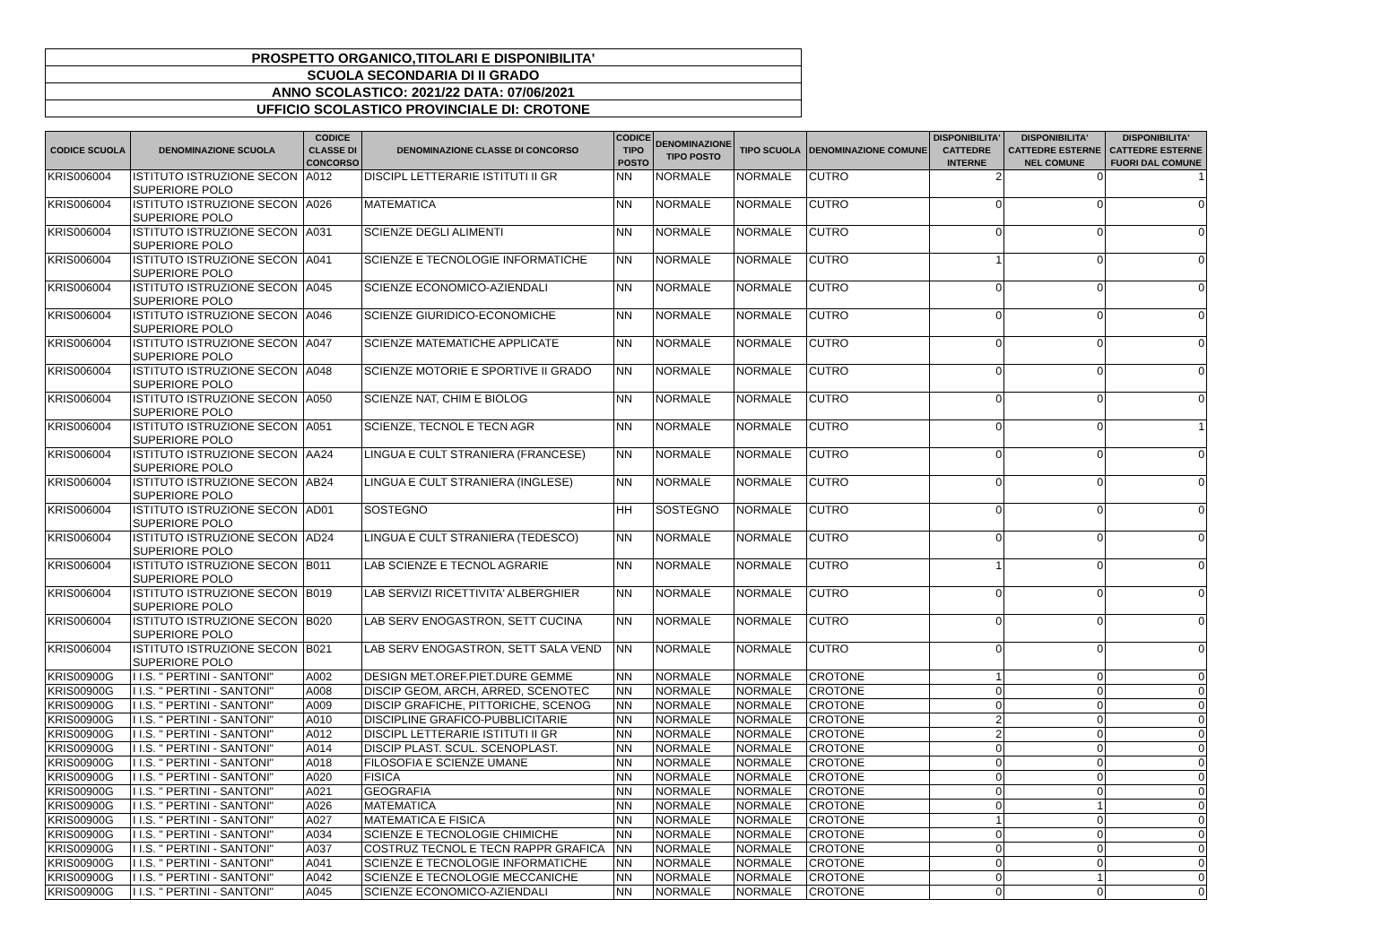| PROSPETTO ORGANICO,TITOLARI E DISPONIBILITA' |
| SCUOLA SECONDARIA DI II GRADO |
| ANNO SCOLASTICO: 2021/22 DATA: 07/06/2021 |
| UFFICIO SCOLASTICO PROVINCIALE DI: CROTONE |
| CODICE SCUOLA | DENOMINAZIONE SCUOLA | CODICE CLASSE DI CONCORSO | DENOMINAZIONE CLASSE DI CONCORSO | CODICE TIPO POSTO | DENOMINAZIONE TIPO POSTO | TIPO SCUOLA | DENOMINAZIONE COMUNE | DISPONIBILITA' CATTEDRE INTERNE | DISPONIBILITA' CATTEDRE ESTERNE NEL COMUNE | DISPONIBILITA' CATTEDRE ESTERNE FUORI DAL COMUNE |
| --- | --- | --- | --- | --- | --- | --- | --- | --- | --- | --- |
| KRIS006004 | ISTITUTO ISTRUZIONE SECON SUPERIORE POLO | A012 | DISCIPL LETTERARIE ISTITUTI II GR | NN | NORMALE | NORMALE | CUTRO | 2 | 0 | 1 |
| KRIS006004 | ISTITUTO ISTRUZIONE SECON SUPERIORE POLO | A026 | MATEMATICA | NN | NORMALE | NORMALE | CUTRO | 0 | 0 | 0 |
| KRIS006004 | ISTITUTO ISTRUZIONE SECON SUPERIORE POLO | A031 | SCIENZE DEGLI ALIMENTI | NN | NORMALE | NORMALE | CUTRO | 0 | 0 | 0 |
| KRIS006004 | ISTITUTO ISTRUZIONE SECON SUPERIORE POLO | A041 | SCIENZE E TECNOLOGIE INFORMATICHE | NN | NORMALE | NORMALE | CUTRO | 1 | 0 | 0 |
| KRIS006004 | ISTITUTO ISTRUZIONE SECON SUPERIORE POLO | A045 | SCIENZE ECONOMICO-AZIENDALI | NN | NORMALE | NORMALE | CUTRO | 0 | 0 | 0 |
| KRIS006004 | ISTITUTO ISTRUZIONE SECON SUPERIORE POLO | A046 | SCIENZE GIURIDICO-ECONOMICHE | NN | NORMALE | NORMALE | CUTRO | 0 | 0 | 0 |
| KRIS006004 | ISTITUTO ISTRUZIONE SECON SUPERIORE POLO | A047 | SCIENZE MATEMATICHE APPLICATE | NN | NORMALE | NORMALE | CUTRO | 0 | 0 | 0 |
| KRIS006004 | ISTITUTO ISTRUZIONE SECON SUPERIORE POLO | A048 | SCIENZE MOTORIE E SPORTIVE II GRADO | NN | NORMALE | NORMALE | CUTRO | 0 | 0 | 0 |
| KRIS006004 | ISTITUTO ISTRUZIONE SECON SUPERIORE POLO | A050 | SCIENZE NAT, CHIM E BIOLOG | NN | NORMALE | NORMALE | CUTRO | 0 | 0 | 0 |
| KRIS006004 | ISTITUTO ISTRUZIONE SECON SUPERIORE POLO | A051 | SCIENZE, TECNOL E TECN AGR | NN | NORMALE | NORMALE | CUTRO | 0 | 0 | 1 |
| KRIS006004 | ISTITUTO ISTRUZIONE SECON SUPERIORE POLO | AA24 | LINGUA E CULT STRANIERA (FRANCESE) | NN | NORMALE | NORMALE | CUTRO | 0 | 0 | 0 |
| KRIS006004 | ISTITUTO ISTRUZIONE SECON SUPERIORE POLO | AB24 | LINGUA E CULT STRANIERA (INGLESE) | NN | NORMALE | NORMALE | CUTRO | 0 | 0 | 0 |
| KRIS006004 | ISTITUTO ISTRUZIONE SECON SUPERIORE POLO | AD01 | SOSTEGNO | HH | SOSTEGNO | NORMALE | CUTRO | 0 | 0 | 0 |
| KRIS006004 | ISTITUTO ISTRUZIONE SECON SUPERIORE POLO | AD24 | LINGUA E CULT STRANIERA (TEDESCO) | NN | NORMALE | NORMALE | CUTRO | 0 | 0 | 0 |
| KRIS006004 | ISTITUTO ISTRUZIONE SECON SUPERIORE POLO | B011 | LAB SCIENZE E TECNOL AGRARIE | NN | NORMALE | NORMALE | CUTRO | 1 | 0 | 0 |
| KRIS006004 | ISTITUTO ISTRUZIONE SECON SUPERIORE POLO | B019 | LAB SERVIZI RICETTIVITA' ALBERGHIER | NN | NORMALE | NORMALE | CUTRO | 0 | 0 | 0 |
| KRIS006004 | ISTITUTO ISTRUZIONE SECON SUPERIORE POLO | B020 | LAB SERV ENOGASTRON, SETT CUCINA | NN | NORMALE | NORMALE | CUTRO | 0 | 0 | 0 |
| KRIS006004 | ISTITUTO ISTRUZIONE SECON SUPERIORE POLO | B021 | LAB SERV ENOGASTRON, SETT SALA VEND | NN | NORMALE | NORMALE | CUTRO | 0 | 0 | 0 |
| KRIS00900G | I I.S. " PERTINI - SANTONI" | A002 | DESIGN MET.OREF.PIET.DURE GEMME | NN | NORMALE | NORMALE | CROTONE | 1 | 0 | 0 |
| KRIS00900G | I I.S. " PERTINI - SANTONI" | A008 | DISCIP GEOM, ARCH, ARRED, SCENOTEC | NN | NORMALE | NORMALE | CROTONE | 0 | 0 | 0 |
| KRIS00900G | I I.S. " PERTINI - SANTONI" | A009 | DISCIP GRAFICHE, PITTORICHE, SCENOG | NN | NORMALE | NORMALE | CROTONE | 0 | 0 | 0 |
| KRIS00900G | I I.S. " PERTINI - SANTONI" | A010 | DISCIPLINE GRAFICO-PUBBLICITARIE | NN | NORMALE | NORMALE | CROTONE | 2 | 0 | 0 |
| KRIS00900G | I I.S. " PERTINI - SANTONI" | A012 | DISCIPL LETTERARIE ISTITUTI II GR | NN | NORMALE | NORMALE | CROTONE | 2 | 0 | 0 |
| KRIS00900G | I I.S. " PERTINI - SANTONI" | A014 | DISCIP PLAST. SCUL. SCENOPLAST. | NN | NORMALE | NORMALE | CROTONE | 0 | 0 | 0 |
| KRIS00900G | I I.S. " PERTINI - SANTONI" | A018 | FILOSOFIA E SCIENZE UMANE | NN | NORMALE | NORMALE | CROTONE | 0 | 0 | 0 |
| KRIS00900G | I I.S. " PERTINI - SANTONI" | A020 | FISICA | NN | NORMALE | NORMALE | CROTONE | 0 | 0 | 0 |
| KRIS00900G | I I.S. " PERTINI - SANTONI" | A021 | GEOGRAFIA | NN | NORMALE | NORMALE | CROTONE | 0 | 0 | 0 |
| KRIS00900G | I I.S. " PERTINI - SANTONI" | A026 | MATEMATICA | NN | NORMALE | NORMALE | CROTONE | 0 | 1 | 0 |
| KRIS00900G | I I.S. " PERTINI - SANTONI" | A027 | MATEMATICA E FISICA | NN | NORMALE | NORMALE | CROTONE | 1 | 0 | 0 |
| KRIS00900G | I I.S. " PERTINI - SANTONI" | A034 | SCIENZE E TECNOLOGIE CHIMICHE | NN | NORMALE | NORMALE | CROTONE | 0 | 0 | 0 |
| KRIS00900G | I I.S. " PERTINI - SANTONI" | A037 | COSTRUZ TECNOL E TECN RAPPR GRAFICA | NN | NORMALE | NORMALE | CROTONE | 0 | 0 | 0 |
| KRIS00900G | I I.S. " PERTINI - SANTONI" | A041 | SCIENZE E TECNOLOGIE INFORMATICHE | NN | NORMALE | NORMALE | CROTONE | 0 | 0 | 0 |
| KRIS00900G | I I.S. " PERTINI - SANTONI" | A042 | SCIENZE E TECNOLOGIE MECCANICHE | NN | NORMALE | NORMALE | CROTONE | 0 | 1 | 0 |
| KRIS00900G | I I.S. " PERTINI - SANTONI" | A045 | SCIENZE ECONOMICO-AZIENDALI | NN | NORMALE | NORMALE | CROTONE | 0 | 0 | 0 |